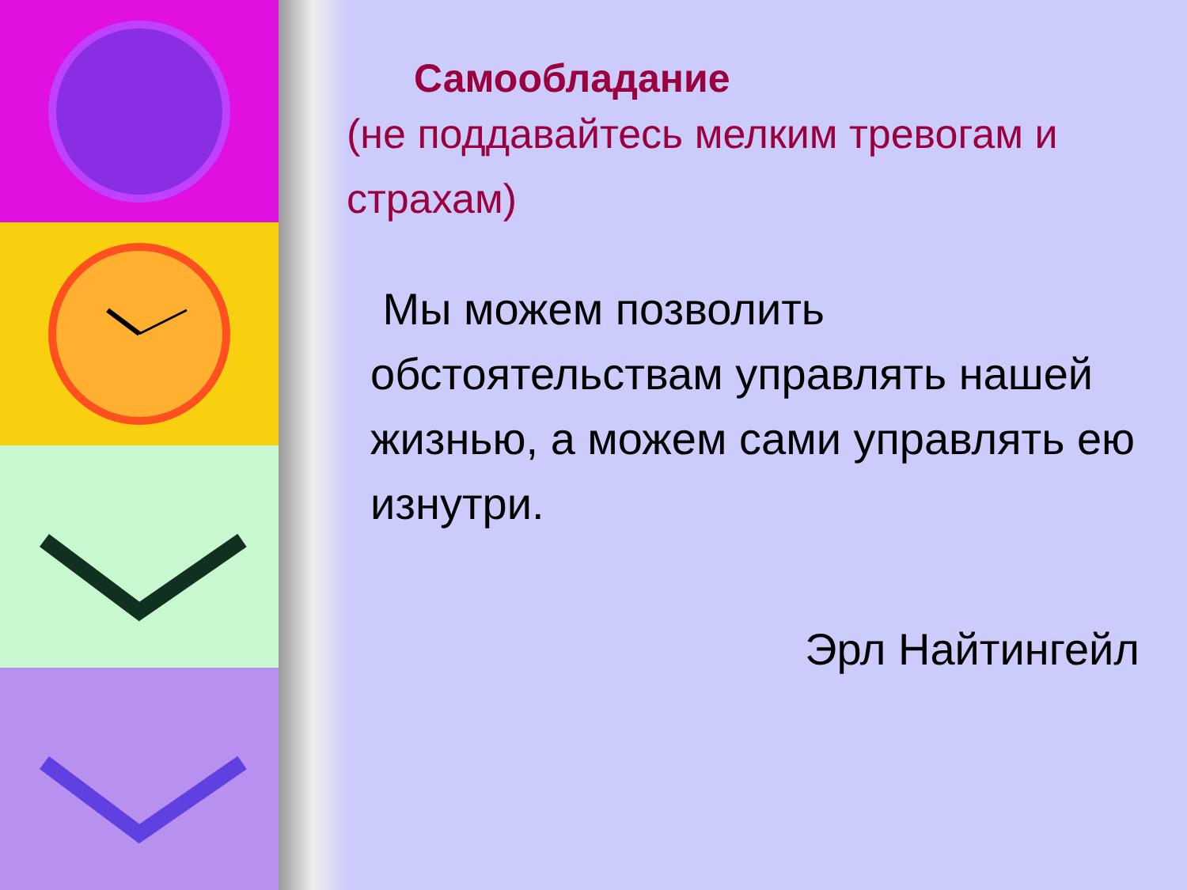Самообладание
(не поддавайтесь мелким тревогам и страхам)
Мы можем позволить обстоятельствам управлять нашей жизнью, а можем сами управлять ею изнутри.
Эрл Найтингейл